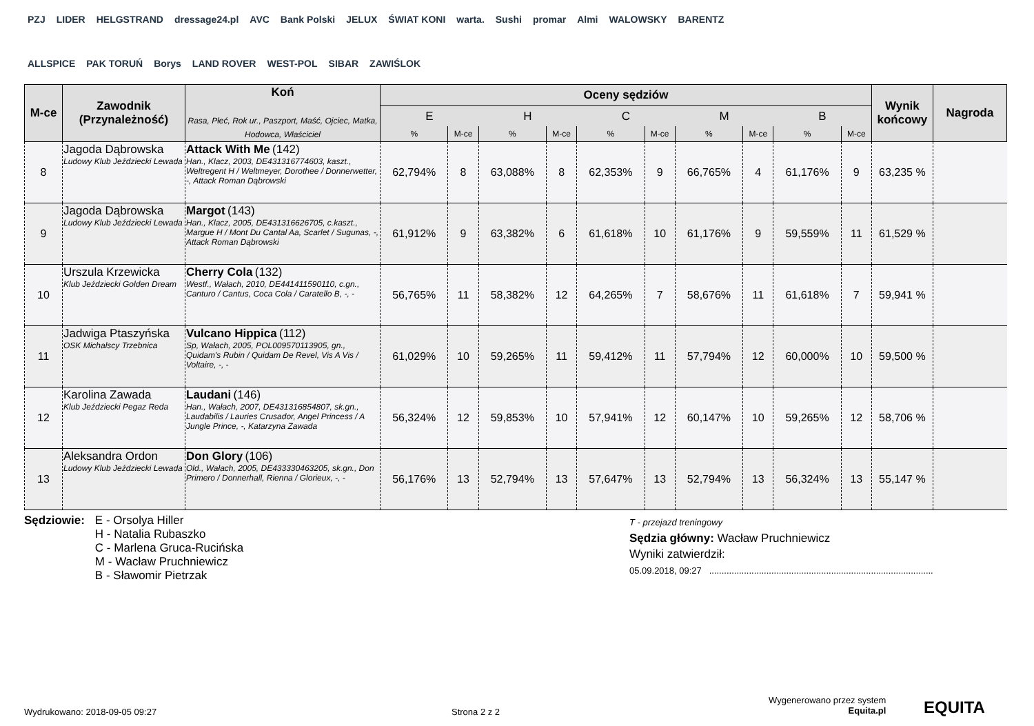PZJ LIDER HELGSTRAND dressage24.pl AVC Bank Polski JELUX ŚWIAT KONI warta. Sushi promar Almi WALOWSKY BARENTZ ALLSPICE PAK TORUŃ Borys LAND ROVER WEST-POL SIBAR ZAWIŚLOK
| M-ce | Zawodnik (Przynależność) | Koń Rasa, Płeć, Rok ur., Paszport, Maść, Ojciec, Matka, Hodowca, Właściciel | Oceny sędziów | | | | | | | | | | Wynik końcowy | Nagroda |
| --- | --- | --- | --- | --- | --- | --- | --- | --- | --- | --- | --- | --- | --- | --- |
| | | | E | | H | | C | | M | | B | | | |
| | | | % | M-ce | % | M-ce | % | M-ce | % | M-ce | % | M-ce | | |
| 8 | Jagoda Dąbrowska Ludowy Klub Jeździecki Lewada | Attack With Me (142) Han., Klacz, 2003, DE431316774603, kaszt., Weltregent H / Weltmeyer, Dorothee / Donnerwetter, -, Attack Roman Dąbrowski | 62,794% | 8 | 63,088% | 8 | 62,353% | 9 | 66,765% | 4 | 61,176% | 9 | 63,235 % | |
| 9 | Jagoda Dąbrowska Ludowy Klub Jeździecki Lewada | Margot (143) Han., Klacz, 2005, DE431316626705, c.kaszt., Margue H / Mont Du Cantal Aa, Scarlet / Sugunas, -, Attack Roman Dąbrowski | 61,912% | 9 | 63,382% | 6 | 61,618% | 10 | 61,176% | 9 | 59,559% | 11 | 61,529 % | |
| 10 | Urszula Krzewicka Klub Jeździecki Golden Dream | Cherry Cola (132) Westf., Wałach, 2010, DE441411590110, c.gn., Canturo / Cantus, Coca Cola / Caratello B, -, - | 56,765% | 11 | 58,382% | 12 | 64,265% | 7 | 58,676% | 11 | 61,618% | 7 | 59,941 % | |
| 11 | Jadwiga Ptaszyńska OSK Michalscy Trzebnica | Vulcano Hippica (112) Sp, Wałach, 2005, POL009570113905, gn., Quidam's Rubin / Quidam De Revel, Vis A Vis / Voltaire, -, - | 61,029% | 10 | 59,265% | 11 | 59,412% | 11 | 57,794% | 12 | 60,000% | 10 | 59,500 % | |
| 12 | Karolina Zawada Klub Jeździecki Pegaz Reda | Laudani (146) Han., Wałach, 2007, DE431316854807, sk.gn., Laudabilis / Lauries Crusador, Angel Princess / A Jungle Prince, -, Katarzyna Zawada | 56,324% | 12 | 59,853% | 10 | 57,941% | 12 | 60,147% | 10 | 59,265% | 12 | 58,706 % | |
| 13 | Aleksandra Ordon Ludowy Klub Jeździecki Lewada | Don Glory (106) Old., Wałach, 2005, DE433330463205, sk.gn., Don Primero / Donnerhall, Rienna / Glorieux, -, - | 56,176% | 13 | 52,794% | 13 | 57,647% | 13 | 52,794% | 13 | 56,324% | 13 | 55,147 % | |
Sędziowie:
E - Orsolya Hiller
H - Natalia Rubaszko
C - Marlena Gruca-Rucińska
M - Wacław Pruchniewicz
B - Sławomir Pietrzak
T - przejazd treningowy
Sędzia główny: Wacław Pruchniewicz
Wyniki zatwierdził:
05.09.2018, 09:27 ..........................................................................................
Wydrukowano: 2018-09-05 09:27 Strona 2 z 2
Wygenerowano przez system
Equita.pl
EQUITA